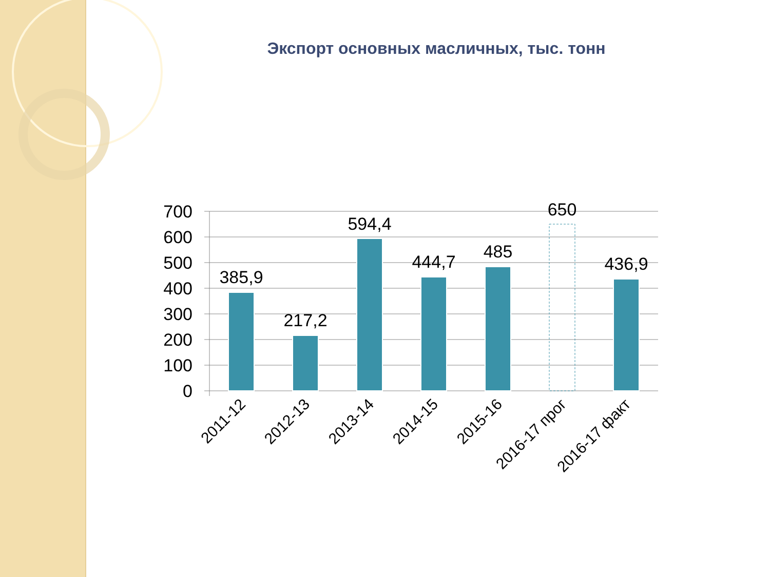Экспорт основных масличных, тыс. тонн
700
600
500
400
300
200
100
0
385,9
217,2
594,4
444,7
485
650
436,9
2011-12
2012-13
2013-14
2014-15
2015-16
2016-17 прог
2016-17 факт